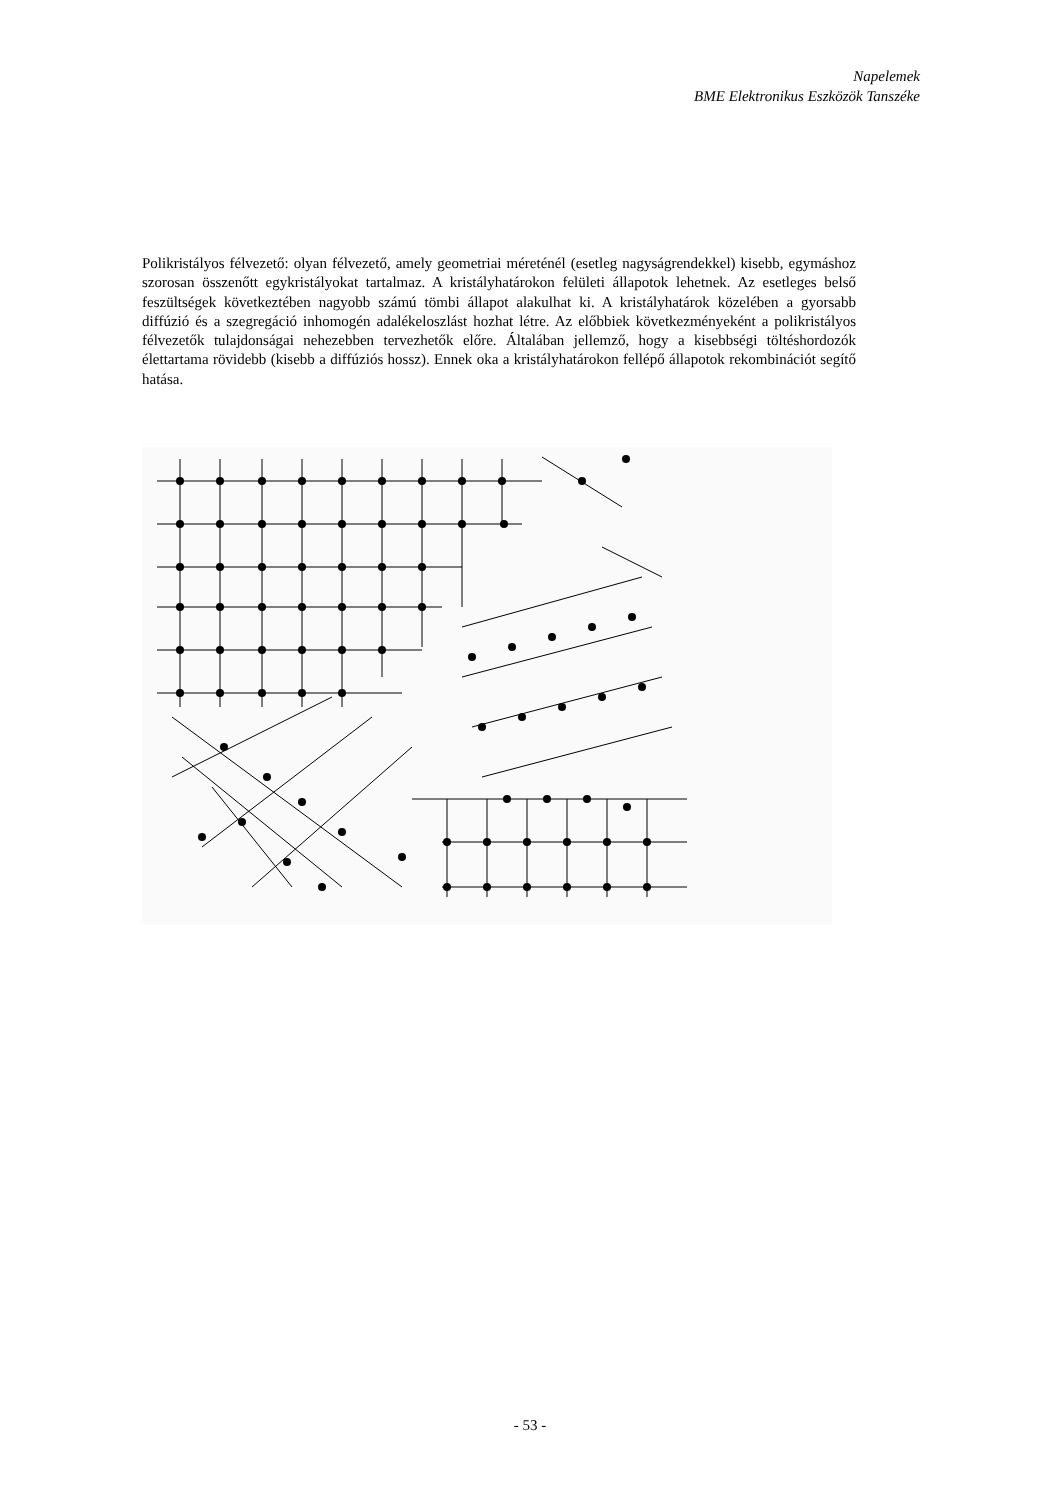Napelemek
BME Elektronikus Eszközök Tanszéke
Polikristályos félvezető: olyan félvezető, amely geometriai méreténél (esetleg nagyságrendekkel) kisebb, egymáshoz szorosan összenőtt egykristályokat tartalmaz. A kristályhatárokon felületi állapotok lehetnek. Az esetleges belső feszültségek következtében nagyobb számú tömbi állapot alakulhat ki. A kristályhatárok közelében a gyorsabb diffúzió és a szegregáció inhomogén adalékeloszlást hozhat létre. Az előbbiek következményeként a polikristályos félvezetők tulajdonságai nehezebben tervezhetők előre. Általában jellemző, hogy a kisebbségi töltéshordozók élettartama rövidebb (kisebb a diffúziós hossz). Ennek oka a kristályhatárokon fellépő állapotok rekombinációt segítő hatása.
- 53 -